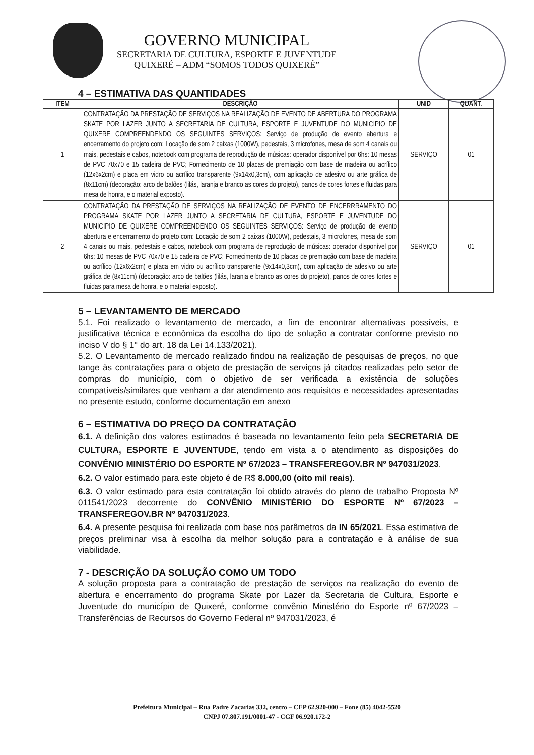GOVERNO MUNICIPAL
SECRETARIA DE CULTURA, ESPORTE E JUVENTUDE
QUIXERÉ – ADM “SOMOS TODOS QUIXERÉ”
4 – ESTIMATIVA DAS QUANTIDADES
| ITEM | DESCRIÇÃO | UNID | QUANT. |
| --- | --- | --- | --- |
| 1 | CONTRATAÇÃO DA PRESTAÇÃO DE SERVIÇOS NA REALIZAÇÃO DE EVENTO DE ABERTURA DO PROGRAMA SKATE POR LAZER JUNTO A SECRETARIA DE CULTURA, ESPORTE E JUVENTUDE DO MUNICIPIO DE QUIXERE COMPREENDENDO OS SEGUINTES SERVIÇOS: Serviço de produção de evento abertura e encerramento do projeto com: Locação de som 2 caixas (1000W), pedestais, 3 microfones, mesa de som 4 canais ou mais, pedestais e cabos, notebook com programa de reprodução de músicas: operador disponível por 6hs: 10 mesas de PVC 70x70 e 15 cadeira de PVC; Fornecimento de 10 placas de premiação com base de madeira ou acrílico (12x6x2cm) e placa em vidro ou acrílico transparente (9x14x0,3cm), com aplicação de adesivo ou arte gráfica de (8x11cm) (decoração: arco de balões (lilás, laranja e branco as cores do projeto), panos de cores fortes e fluidas para mesa de honra, e o material exposto). | SERVIÇO | 01 |
| 2 | CONTRATAÇÃO DA PRESTAÇÃO DE SERVIÇOS NA REALIZAÇÃO DE EVENTO DE ENCERRRAMENTO DO PROGRAMA SKATE POR LAZER JUNTO A SECRETARIA DE CULTURA, ESPORTE E JUVENTUDE DO MUNICIPIO DE QUIXERE COMPREENDENDO OS SEGUINTES SERVIÇOS: Serviço de produção de evento abertura e encerramento do projeto com: Locação de som 2 caixas (1000W), pedestais, 3 microfones, mesa de som 4 canais ou mais, pedestais e cabos, notebook com programa de reprodução de músicas: operador disponível por 6hs: 10 mesas de PVC 70x70 e 15 cadeira de PVC; Fornecimento de 10 placas de premiação com base de madeira ou acrílico (12x6x2cm) e placa em vidro ou acrílico transparente (9x14x0,3cm), com aplicação de adesivo ou arte gráfica de (8x11cm) (decoração: arco de balões (lilás, laranja e branco as cores do projeto), panos de cores fortes e fluidas para mesa de honra, e o material exposto). | SERVIÇO | 01 |
5 – LEVANTAMENTO DE MERCADO
5.1. Foi realizado o levantamento de mercado, a fim de encontrar alternativas possíveis, e justificativa técnica e econômica da escolha do tipo de solução a contratar conforme previsto no inciso V do § 1° do art. 18 da Lei 14.133/2021).
5.2. O Levantamento de mercado realizado findou na realização de pesquisas de preços, no que tange às contratações para o objeto de prestação de serviços já citados realizadas pelo setor de compras do município, com o objetivo de ser verificada a existência de soluções compatíveis/similares que venham a dar atendimento aos requisitos e necessidades apresentadas no presente estudo, conforme documentação em anexo
6 – ESTIMATIVA DO PREÇO DA CONTRATAÇÃO
6.1. A definição dos valores estimados é baseada no levantamento feito pela SECRETARIA DE CULTURA, ESPORTE E JUVENTUDE, tendo em vista a o atendimento as disposições do CONVÊNIO MINISTÉRIO DO ESPORTE Nº 67/2023 – TRANSFEREGOV.BR Nº 947031/2023.
6.2. O valor estimado para este objeto é de R$ 8.000,00 (oito mil reais).
6.3. O valor estimado para esta contratação foi obtido através do plano de trabalho Proposta Nº 011541/2023 decorrente do CONVÊNIO MINISTÉRIO DO ESPORTE Nº 67/2023 – TRANSFEREGOV.BR Nº 947031/2023.
6.4. A presente pesquisa foi realizada com base nos parâmetros da IN 65/2021. Essa estimativa de preços preliminar visa à escolha da melhor solução para a contratação e à análise de sua viabilidade.
7 - DESCRIÇÃO DA SOLUÇÃO COMO UM TODO
A solução proposta para a contratação de prestação de serviços na realização do evento de abertura e encerramento do programa Skate por Lazer da Secretaria de Cultura, Esporte e Juventude do município de Quixeré, conforme convênio Ministério do Esporte nº 67/2023 – Transferências de Recursos do Governo Federal nº 947031/2023, é
Prefeitura Municipal – Rua Padre Zacarias 332, centro – CEP 62.920-000 – Fone (85) 4042-5520
CNPJ 07.807.191/0001-47 - CGF 06.920.172-2